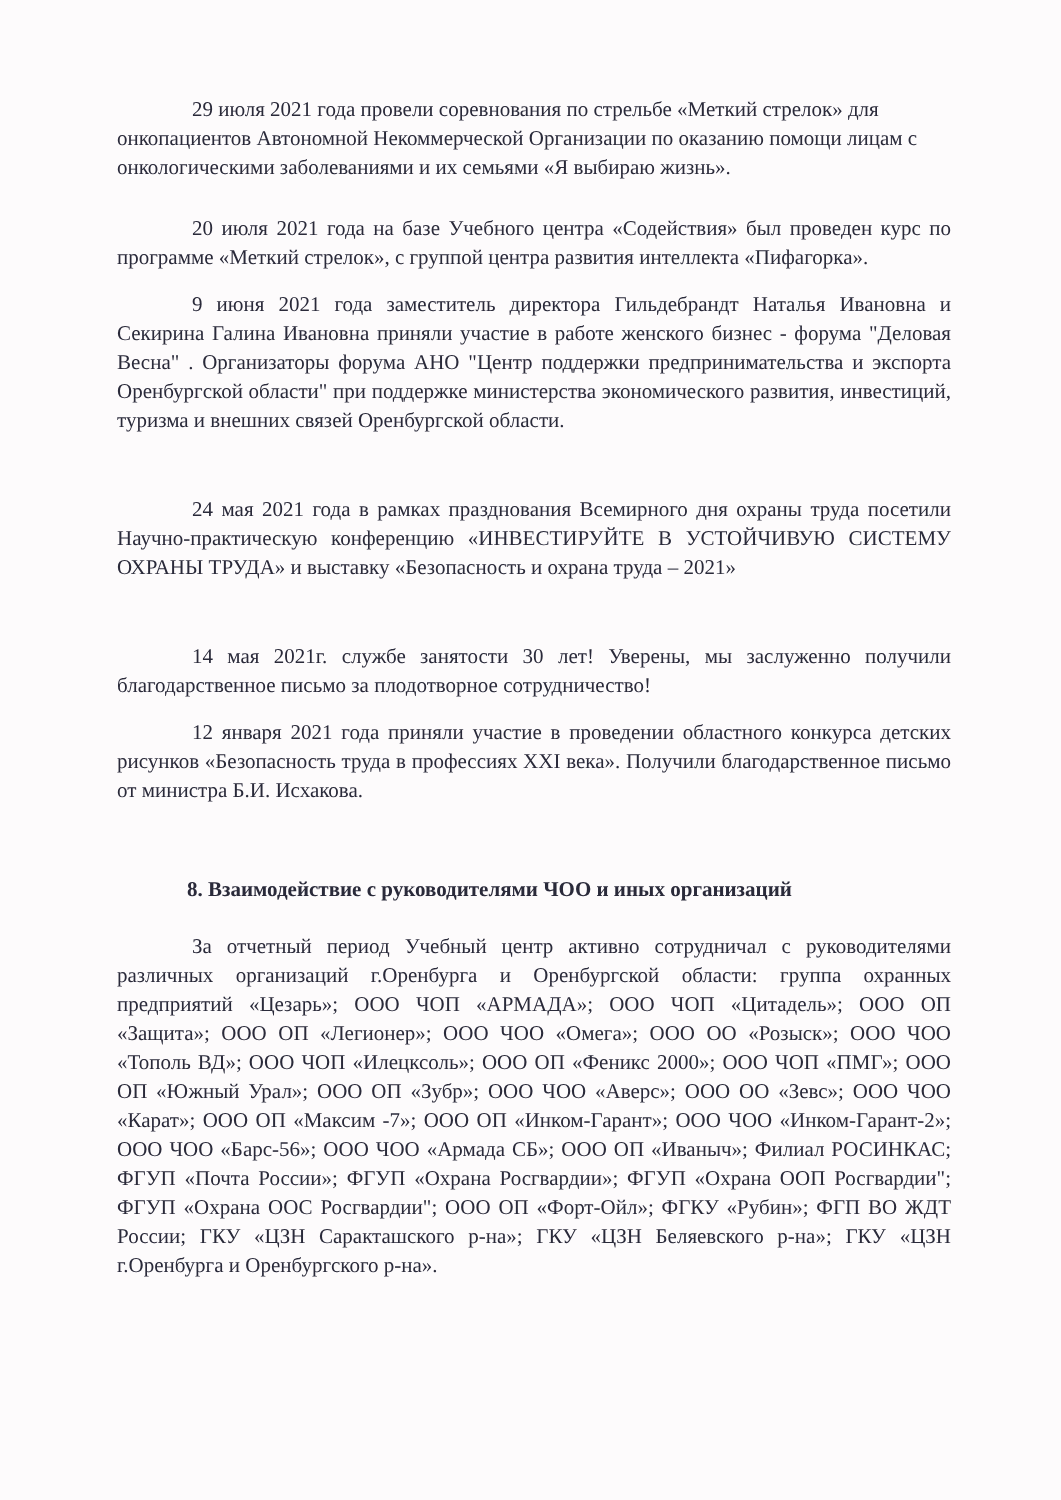29 июля 2021 года провели соревнования по стрельбе «Меткий стрелок» для онкопациентов Автономной Некоммерческой Организации по оказанию помощи лицам с онкологическими заболеваниями и их семьями «Я выбираю жизнь».
20 июля 2021 года на базе Учебного центра «Содействия» был проведен курс по программе «Меткий стрелок», с группой центра развития интеллекта «Пифагорка».
9 июня 2021 года заместитель директора Гильдебрандт Наталья Ивановна и Секирина Галина Ивановна приняли участие в работе женского бизнес - форума "Деловая Весна" . Организаторы форума АНО "Центр поддержки предпринимательства и экспорта Оренбургской области" при поддержке министерства экономического развития, инвестиций, туризма и внешних связей Оренбургской области.
24 мая 2021 года в рамках празднования Всемирного дня охраны труда посетили Научно-практическую конференцию «ИНВЕСТИРУЙТЕ В УСТОЙЧИВУЮ СИСТЕМУ ОХРАНЫ ТРУДА» и выставку «Безопасность и охрана труда – 2021»
14 мая 2021г. службе занятости 30 лет! Уверены, мы заслуженно получили благодарственное письмо за плодотворное сотрудничество!
12 января 2021 года приняли участие в проведении областного конкурса детских рисунков «Безопасность труда в профессиях XXI века». Получили благодарственное письмо от министра Б.И. Исхакова.
8. Взаимодействие с руководителями ЧОО и иных организаций
За отчетный период Учебный центр активно сотрудничал с руководителями различных организаций г.Оренбурга и Оренбургской области: группа охранных предприятий «Цезарь»; ООО ЧОП «АРМАДА»; ООО ЧОП «Цитадель»; ООО ОП «Защита»; ООО ОП «Легионер»; ООО ЧОО «Омега»; ООО ОО «Розыск»; ООО ЧОО «Тополь ВД»; ООО ЧОП «Илецксоль»; ООО ОП «Феникс 2000»; ООО ЧОП «ПМГ»; ООО ОП «Южный Урал»; ООО ОП «Зубр»; ООО ЧОО «Аверс»; ООО ОО «Зевс»; ООО ЧОО «Карат»; ООО ОП «Максим -7»; ООО ОП «Инком-Гарант»; ООО ЧОО «Инком-Гарант-2»; ООО ЧОО «Барс-56»; ООО ЧОО «Армада СБ»; ООО ОП «Иваныч»; Филиал РОСИНКАС; ФГУП «Почта России»; ФГУП «Охрана Росгвардии»; ФГУП «Охрана ООП Росгвардии"; ФГУП «Охрана ООС Росгвардии"; ООО ОП «Форт-Ойл»; ФГКУ «Рубин»; ФГП ВО ЖДТ России; ГКУ «ЦЗН Саракташского р-на»; ГКУ «ЦЗН Беляевского р-на»; ГКУ «ЦЗН г.Оренбурга и Оренбургского р-на».